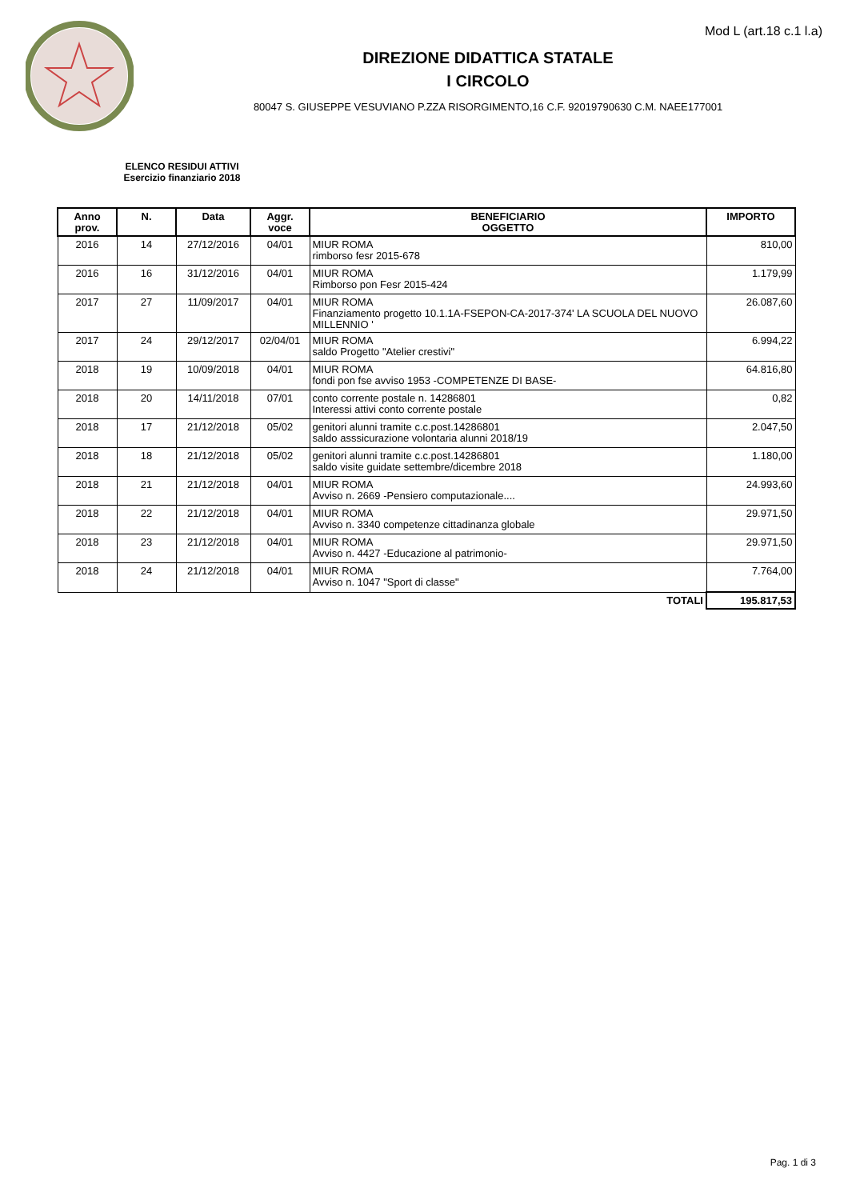Mod L (art.18 c.1 l.a)
DIREZIONE DIDATTICA STATALE
I CIRCOLO
80047 S. GIUSEPPE VESUVIANO P.ZZA RISORGIMENTO,16 C.F. 92019790630 C.M. NAEE177001
ELENCO RESIDUI ATTIVI
Esercizio finanziario 2018
| Anno prov. | N. | Data | Aggr. voce | BENEFICIARIO OGGETTO | IMPORTO |
| --- | --- | --- | --- | --- | --- |
| 2016 | 14 | 27/12/2016 | 04/01 | MIUR ROMA rimborso fesr 2015-678 | 810,00 |
| 2016 | 16 | 31/12/2016 | 04/01 | MIUR ROMA Rimborso pon Fesr 2015-424 | 1.179,99 |
| 2017 | 27 | 11/09/2017 | 04/01 | MIUR ROMA Finanziamento progetto 10.1.1A-FSEPON-CA-2017-374' LA SCUOLA DEL NUOVO MILLENNIO ' | 26.087,60 |
| 2017 | 24 | 29/12/2017 | 02/04/01 | MIUR ROMA saldo Progetto "Atelier crestivi" | 6.994,22 |
| 2018 | 19 | 10/09/2018 | 04/01 | MIUR ROMA fondi pon fse avviso 1953 -COMPETENZE DI BASE- | 64.816,80 |
| 2018 | 20 | 14/11/2018 | 07/01 | conto corrente postale n. 14286801 Interessi attivi conto corrente postale | 0,82 |
| 2018 | 17 | 21/12/2018 | 05/02 | genitori alunni tramite c.c.post.14286801 saldo asssicurazione volontaria alunni 2018/19 | 2.047,50 |
| 2018 | 18 | 21/12/2018 | 05/02 | genitori alunni tramite c.c.post.14286801 saldo visite guidate settembre/dicembre 2018 | 1.180,00 |
| 2018 | 21 | 21/12/2018 | 04/01 | MIUR ROMA Avviso n. 2669 -Pensiero computazionale.... | 24.993,60 |
| 2018 | 22 | 21/12/2018 | 04/01 | MIUR ROMA Avviso n. 3340 competenze cittadinanza globale | 29.971,50 |
| 2018 | 23 | 21/12/2018 | 04/01 | MIUR ROMA Avviso n. 4427 -Educazione al patrimonio- | 29.971,50 |
| 2018 | 24 | 21/12/2018 | 04/01 | MIUR ROMA Avviso n. 1047 "Sport di classe" | 7.764,00 |
| TOTALI | | | | | 195.817,53 |
Pag. 1 di 3